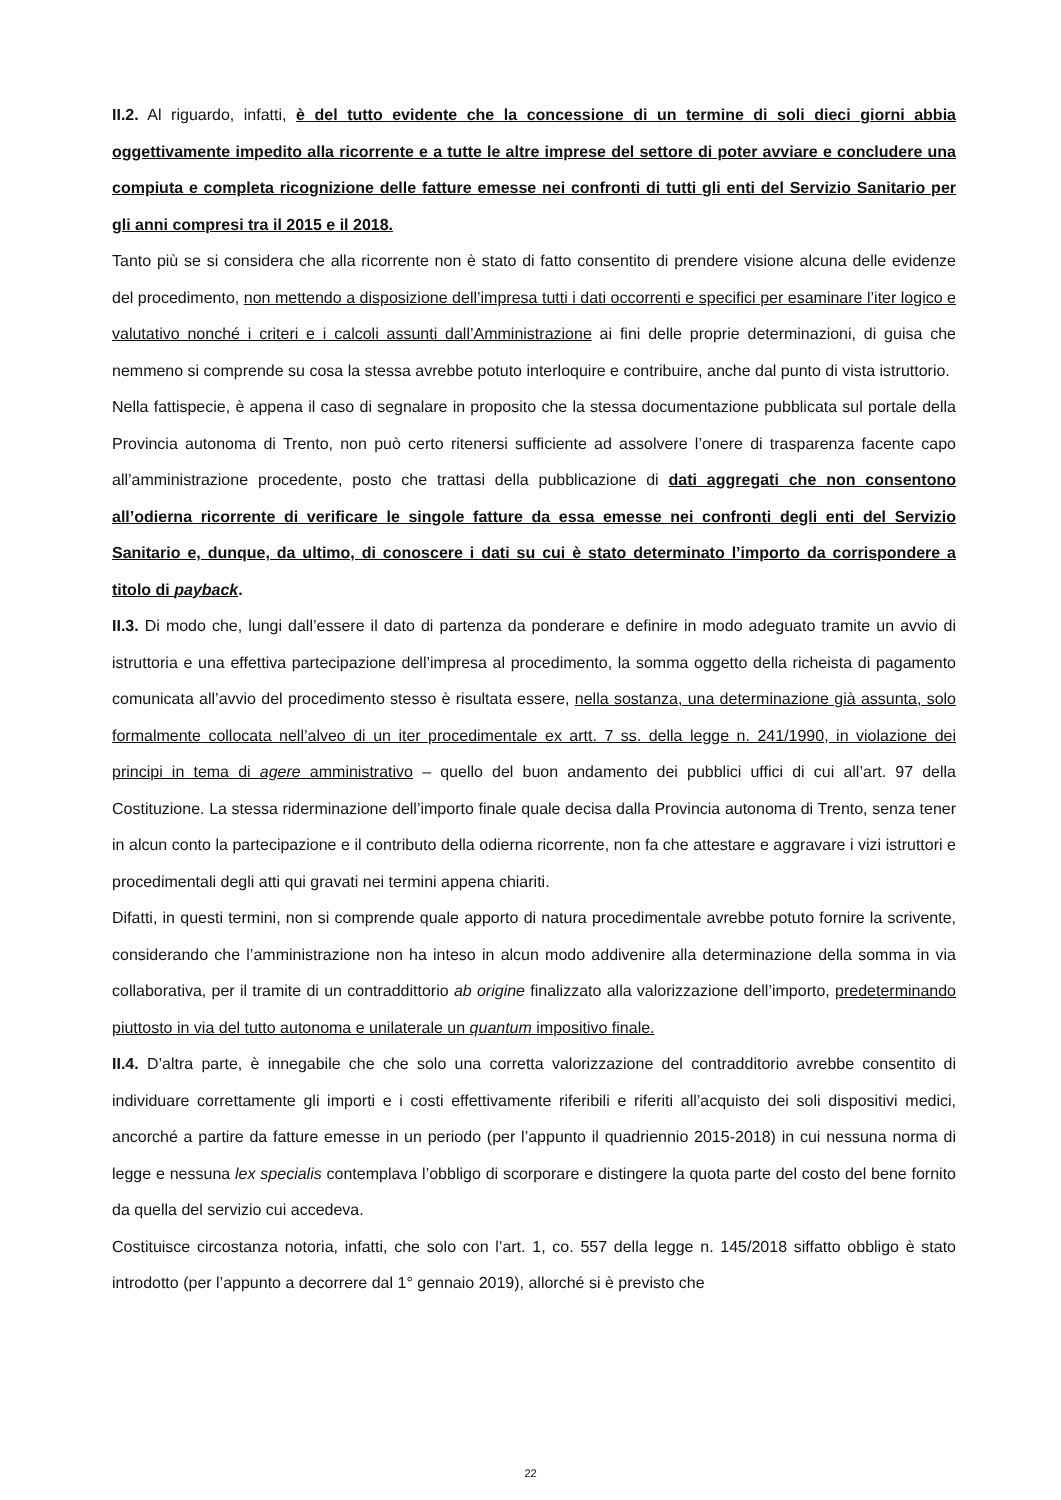II.2. Al riguardo, infatti, è del tutto evidente che la concessione di un termine di soli dieci giorni abbia oggettivamente impedito alla ricorrente e a tutte le altre imprese del settore di poter avviare e concludere una compiuta e completa ricognizione delle fatture emesse nei confronti di tutti gli enti del Servizio Sanitario per gli anni compresi tra il 2015 e il 2018.
Tanto più se si considera che alla ricorrente non è stato di fatto consentito di prendere visione alcuna delle evidenze del procedimento, non mettendo a disposizione dell’impresa tutti i dati occorrenti e specifici per esaminare l’iter logico e valutativo nonché i criteri e i calcoli assunti dall’Amministrazione ai fini delle proprie determinazioni, di guisa che nemmeno si comprende su cosa la stessa avrebbe potuto interloquire e contribuire, anche dal punto di vista istruttorio.
Nella fattispecie, è appena il caso di segnalare in proposito che la stessa documentazione pubblicata sul portale della Provincia autonoma di Trento, non può certo ritenersi sufficiente ad assolvere l’onere di trasparenza facente capo all’amministrazione procedente, posto che trattasi della pubblicazione di dati aggregati che non consentono all’odierna ricorrente di verificare le singole fatture da essa emesse nei confronti degli enti del Servizio Sanitario e, dunque, da ultimo, di conoscere i dati su cui è stato determinato l’importo da corrispondere a titolo di payback.
II.3. Di modo che, lungi dall’essere il dato di partenza da ponderare e definire in modo adeguato tramite un avvio di istruttoria e una effettiva partecipazione dell’impresa al procedimento, la somma oggetto della richeista di pagamento comunicata all’avvio del procedimento stesso è risultata essere, nella sostanza, una determinazione già assunta, solo formalmente collocata nell’alveo di un iter procedimentale ex artt. 7 ss. della legge n. 241/1990, in violazione dei principi in tema di agere amministrativo – quello del buon andamento dei pubblici uffici di cui all’art. 97 della Costituzione. La stessa riderminazione dell’importo finale quale decisa dalla Provincia autonoma di Trento, senza tener in alcun conto la partecipazione e il contributo della odierna ricorrente, non fa che attestare e aggravare i vizi istruttori e procedimentali degli atti qui gravati nei termini appena chiariti.
Difatti, in questi termini, non si comprende quale apporto di natura procedimentale avrebbe potuto fornire la scrivente, considerando che l’amministrazione non ha inteso in alcun modo addivenire alla determinazione della somma in via collaborativa, per il tramite di un contraddittorio ab origine finalizzato alla valorizzazione dell’importo, predeterminando piuttosto in via del tutto autonoma e unilaterale un quantum impositivo finale.
II.4. D’altra parte, è innegabile che che solo una corretta valorizzazione del contradditorio avrebbe consentito di individuare correttamente gli importi e i costi effettivamente riferibili e riferiti all’acquisto dei soli dispositivi medici, ancorché a partire da fatture emesse in un periodo (per l’appunto il quadriennio 2015-2018) in cui nessuna norma di legge e nessuna lex specialis contemplava l’obbligo di scorporare e distingere la quota parte del costo del bene fornito da quella del servizio cui accedeva.
Costituisce circostanza notoria, infatti, che solo con l’art. 1, co. 557 della legge n. 145/2018 siffatto obbligo è stato introdotto (per l’appunto a decorrere dal 1° gennaio 2019), allorché si è previsto che
22